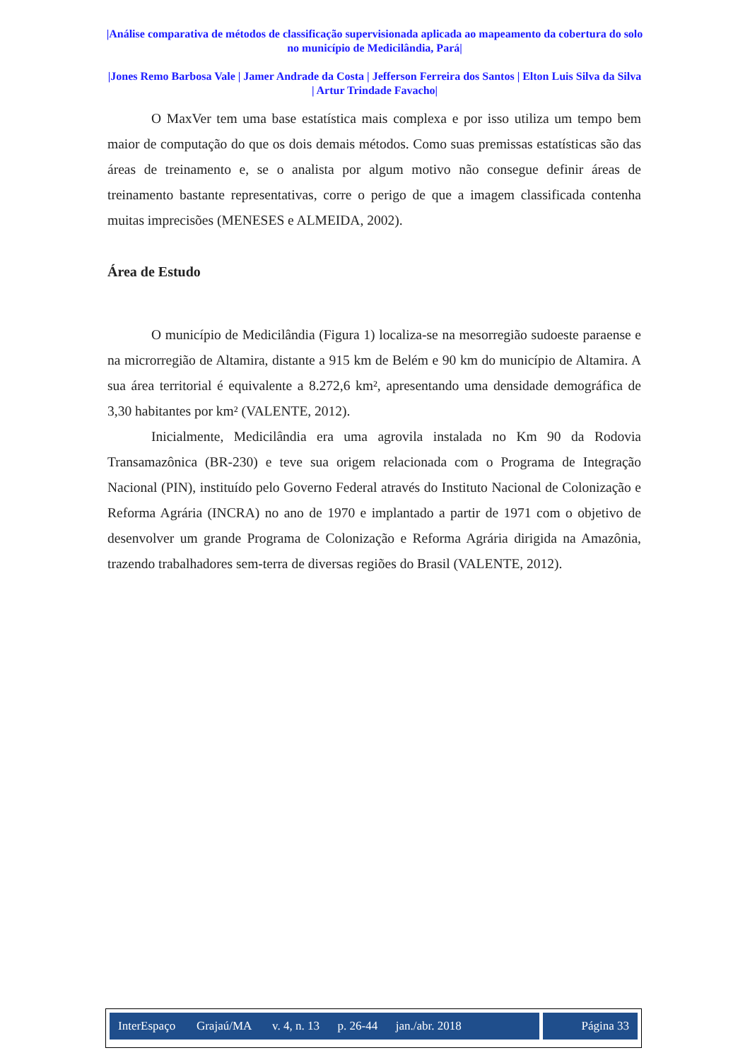|Análise comparativa de métodos de classificação supervisionada aplicada ao mapeamento da cobertura do solo no município de Medicilândia, Pará|
|Jones Remo Barbosa Vale | Jamer Andrade da Costa | Jefferson Ferreira dos Santos | Elton Luis Silva da Silva | Artur Trindade Favacho|
O MaxVer tem uma base estatística mais complexa e por isso utiliza um tempo bem maior de computação do que os dois demais métodos. Como suas premissas estatísticas são das áreas de treinamento e, se o analista por algum motivo não consegue definir áreas de treinamento bastante representativas, corre o perigo de que a imagem classificada contenha muitas imprecisões (MENESES e ALMEIDA, 2002).
Área de Estudo
O município de Medicilândia (Figura 1) localiza-se na mesorregião sudoeste paraense e na microrregião de Altamira, distante a 915 km de Belém e 90 km do município de Altamira. A sua área territorial é equivalente a 8.272,6 km², apresentando uma densidade demográfica de 3,30 habitantes por km² (VALENTE, 2012).
Inicialmente, Medicilândia era uma agrovila instalada no Km 90 da Rodovia Transamazônica (BR-230) e teve sua origem relacionada com o Programa de Integração Nacional (PIN), instituído pelo Governo Federal através do Instituto Nacional de Colonização e Reforma Agrária (INCRA) no ano de 1970 e implantado a partir de 1971 com o objetivo de desenvolver um grande Programa de Colonização e Reforma Agrária dirigida na Amazônia, trazendo trabalhadores sem-terra de diversas regiões do Brasil (VALENTE, 2012).
| InterEspaço Grajaú/MA v. 4, n. 13 p. 26-44 jan./abr. 2018 | Página 33 |